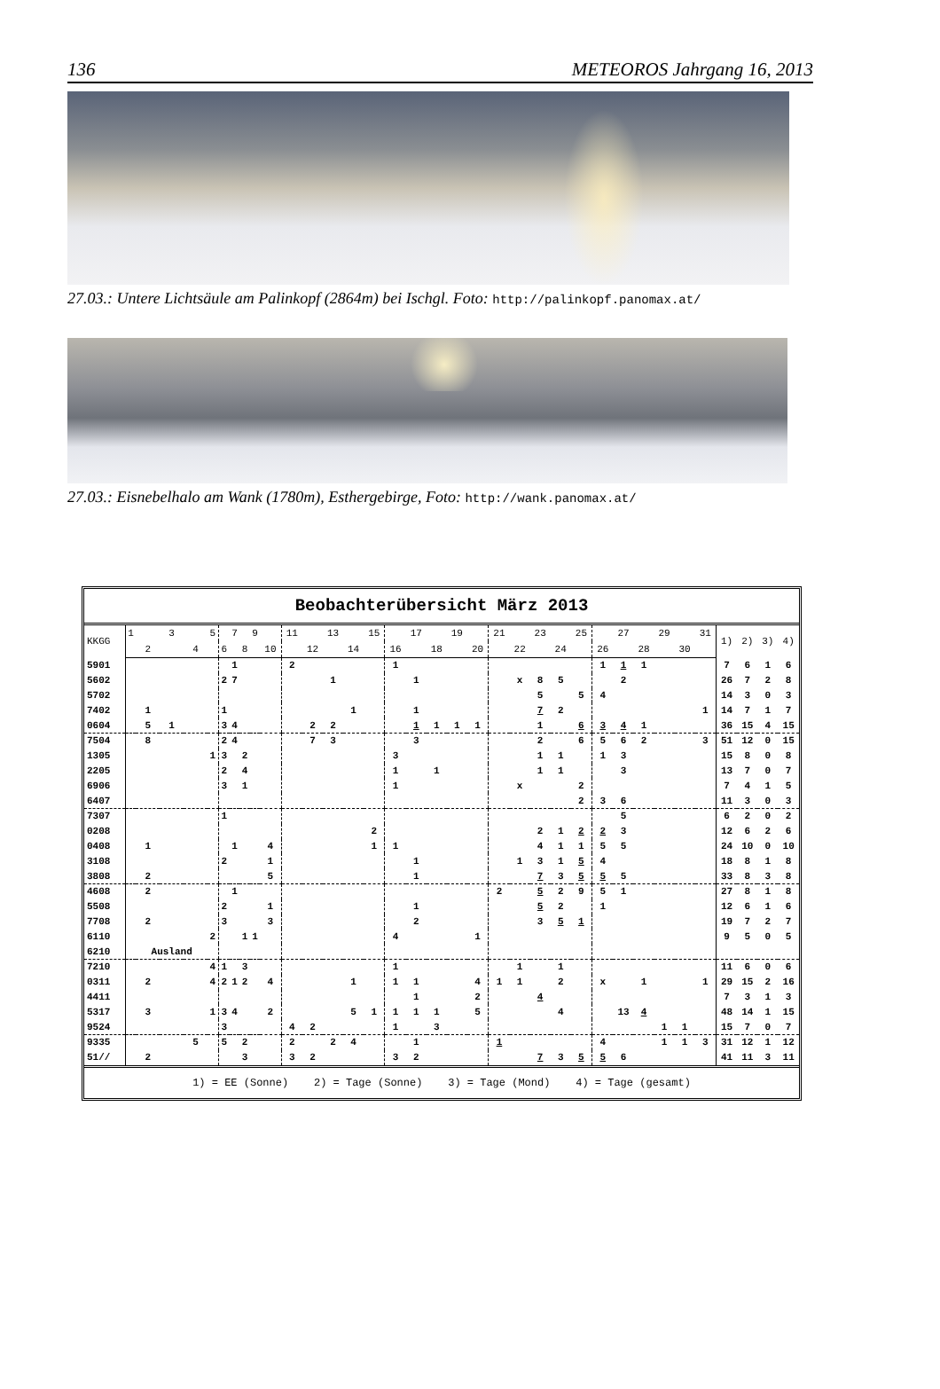136 METEOROS Jahrgang 16, 2013
27.03.: Untere Lichtsäule am Palinkopf (2864m) bei Ischgl. Foto: http://palinkopf.panomax.at/
27.03.: Eisnebelhalo am Wank (1780m), Esthergebirge, Foto: http://wank.panomax.at/
| Beobachterübersicht März 2013 | | | | | | | | | | | | | | | | | | | | | | | | | | | | | | | | | | | |
| --- | --- | --- | --- | --- | --- | --- | --- | --- | --- | --- | --- | --- | --- | --- | --- | --- | --- | --- | --- | --- | --- | --- | --- | --- | --- | --- | --- | --- | --- | --- | --- | --- | --- | --- | --- |
| KKGG | 1 | | 3 | | 5 | | 7 | | 9 | | 11 | | 13 | | 15 | | 17 | | 19 | | 21 | | 23 | | 25 | | 27 | | 29 | | 31 | 1) | 2) | 3) | 4) |
| | | 2 | | 4 | | 6 | | 8 | | 10 | | 12 | | 14 | | 16 | | 18 | | 20 | | 22 | | 24 | | 26 | | 28 | | 30 | | | | | |
| 5901 | | | | | | | 1 | | | | 2 | | | | | 1 | | | | | | | | | | 1 | 1 | 1 | | | | 7 | 6 | 1 | 6 |
| 5602 | | | | | | 2 | 7 | | | | | | 1 | | | | 1 | | | | | x | 8 | 5 | | | 2 | | | | | 26 | 7 | 2 | 8 |
| 5702 | | | | | | | | | | | | | | | | | | | | | | | 5 | | 5 | 4 | | | | | | 14 | 3 | 0 | 3 |
| 7402 | | 1 | | | | 1 | | | | | | | | 1 | | | 1 | | | | | | 7 | 2 | | | | | | | 1 | 14 | 7 | 1 | 7 |
| 0604 | | 5 | 1 | | | 3 | 4 | | | | | 2 | 2 | | | | 1 | 1 | 1 | 1 | | | 1 | | 6 | 3 | 4 | 1 | | | | 36 | 15 | 4 | 15 |
| 7504 | | 8 | | | | 2 | 4 | | | | | 7 | 3 | | | | 3 | | | | | | 2 | | 6 | 5 | 6 | 2 | | | 3 | 51 | 12 | 0 | 15 |
| 1305 | | | | | 1 | 3 | | 2 | | | | | | | | 3 | | | | | | | 1 | 1 | | 1 | 3 | | | | | 15 | 8 | 0 | 8 |
| 2205 | | | | | | 2 | | 4 | | | | | | | | 1 | | 1 | | | | | 1 | 1 | | | 3 | | | | | 13 | 7 | 0 | 7 |
| 6906 | | | | | | 3 | | 1 | | | | | | | | 1 | | | | | | x | | | 2 | | | | | | | 7 | 4 | 1 | 5 |
| 6407 | | | | | | | | | | | | | | | | | | | | | | | | | 2 | 3 | 6 | | | | | 11 | 3 | 0 | 3 |
| 7307 | | | | | | 1 | | | | | | | | | | | | | | | | | | | | | 5 | | | | | 6 | 2 | 0 | 2 |
| 0208 | | | | | | | | | | | | | | | 2 | | | | | | | | 2 | 1 | 2 | 2 | 3 | | | | | 12 | 6 | 2 | 6 |
| 0408 | | 1 | | | | | 1 | | | 4 | | | | | 1 | 1 | | | | | | | 4 | 1 | 1 | 5 | 5 | | | | | 24 | 10 | 0 | 10 |
| 3108 | | | | | | 2 | | | | 1 | | | | | | | 1 | | | | | 1 | 3 | 1 | 5 | 4 | | | | | | 18 | 8 | 1 | 8 |
| 3808 | | 2 | | | | | | | | 5 | | | | | | | 1 | | | | | | 7 | 3 | 5 | 5 | 5 | | | | | 33 | 8 | 3 | 8 |
| 4608 | | 2 | | | | | 1 | | | | | | | | | | | | | | 2 | | 5 | 2 | 9 | 5 | 1 | | | | | 27 | 8 | 1 | 8 |
| 5508 | | | | | | 2 | | | | 1 | | | | | | | 1 | | | | | | 5 | 2 | | 1 | | | | | | 12 | 6 | 1 | 6 |
| 7708 | | 2 | | | | 3 | | | | 3 | | | | | | | 2 | | | | | | 3 | 5 | 1 | | | | | | | 19 | 7 | 2 | 7 |
| 6110 | | | | | 2 | | | 1 | 1 | | | | | | | 4 | | | | 1 | | | | | | | | | | | | 9 | 5 | 0 | 5 |
| 6210 | | Ausland | | | | | | | | | | | | | | | | | | | | | | | | | | | | | | | | | |
| 7210 | | | | | 4 | 1 | | 3 | | | | | | | | 1 | | | | | | 1 | | 1 | | | | | | | | 11 | 6 | 0 | 6 |
| 0311 | | 2 | | | 4 | 2 | 1 | 2 | | 4 | | | | 1 | | 1 | 1 | | | 4 | 1 | 1 | | 2 | | x | | 1 | | | 1 | 29 | 15 | 2 | 16 |
| 4411 | | | | | | | | | | | | | | | | | 1 | | | 2 | | | 4 | | | | | | | | | 7 | 3 | 1 | 3 |
| 5317 | | 3 | | | 1 | 3 | 4 | | | 2 | | | | 5 | 1 | 1 | 1 | 1 | | 5 | | | | 4 | | | 13 | 4 | | | | 48 | 14 | 1 | 15 |
| 9524 | | | | | | 3 | | | | | 4 | 2 | | | | 1 | | 3 | | | | | | | | | | | 1 | 1 | | 15 | 7 | 0 | 7 |
| 9335 | | | | 5 | | 5 | | 2 | | | 2 | | 2 | 4 | | | 1 | | | | 1 | | | | | 4 | | | 1 | 1 | 3 | 31 | 12 | 1 | 12 |
| 51// | | 2 | | | | | | 3 | | | 3 | 2 | | | | 3 | 2 | | | | | | 7 | 3 | 5 | 5 | 6 | | | | | 41 | 11 | 3 | 11 |
| 1) = EE (Sonne) 2) = Tage (Sonne) 3) = Tage (Mond) 4) = Tage (gesamt) | | | | | | | | | | | | | | | | | | | | | | | | | | | | | | | | | | | |